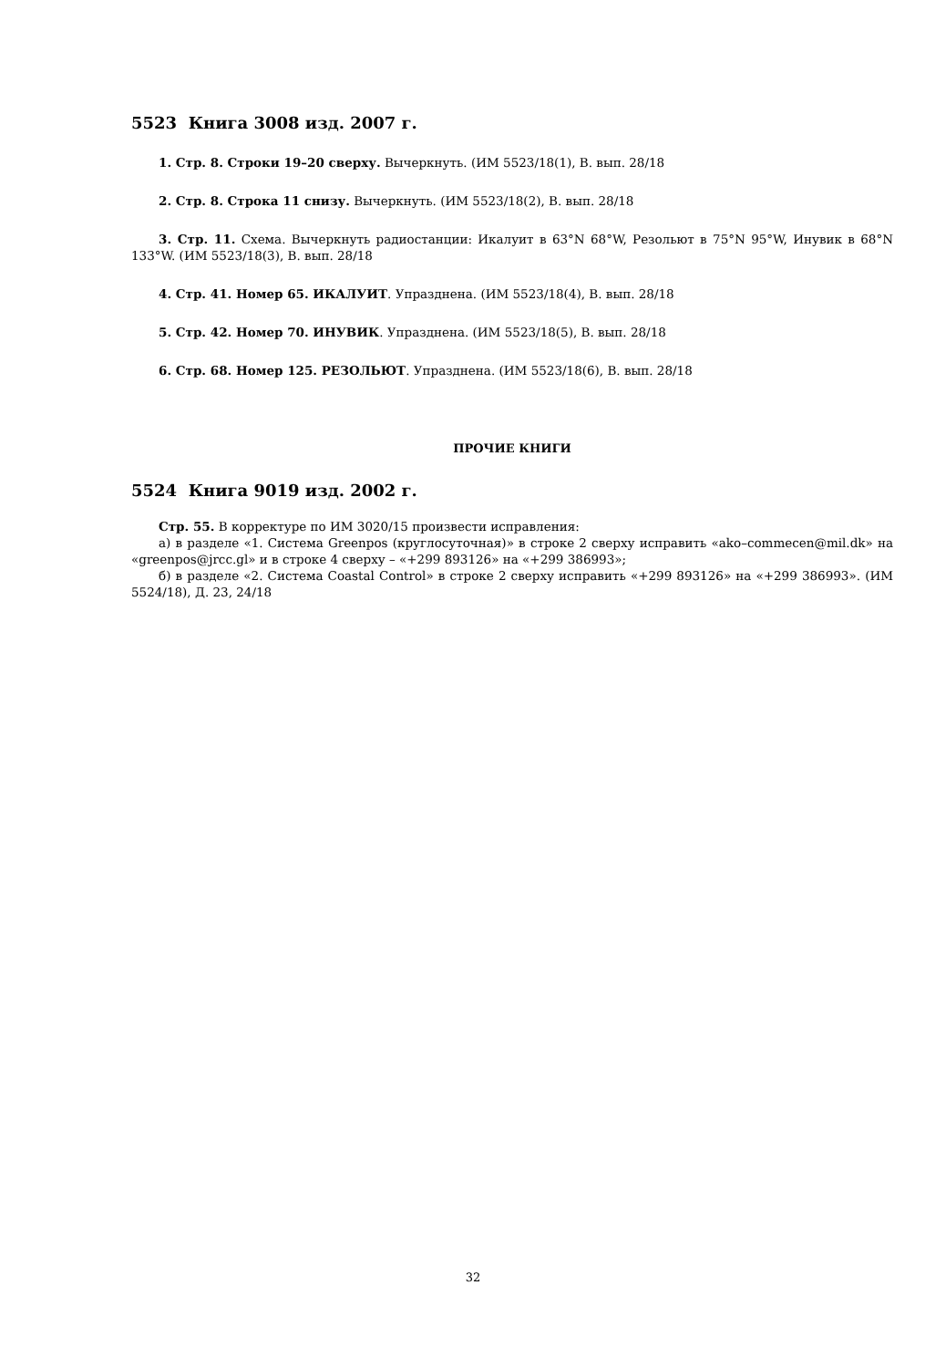5523 Книга 3008 изд. 2007 г.
1. Стр. 8. Строки 19–20 сверху. Вычеркнуть. (ИМ 5523/18(1), В. вып. 28/18
2. Стр. 8. Строка 11 снизу. Вычеркнуть. (ИМ 5523/18(2), В. вып. 28/18
3. Стр. 11. Схема. Вычеркнуть радиостанции: Икалуит в 63°N 68°W, Резольют в 75°N 95°W, Инувик в 68°N 133°W. (ИМ 5523/18(3), В. вып. 28/18
4. Стр. 41. Номер 65. ИКАЛУИТ. Упразднена. (ИМ 5523/18(4), В. вып. 28/18
5. Стр. 42. Номер 70. ИНУВИК. Упразднена. (ИМ 5523/18(5), В. вып. 28/18
6. Стр. 68. Номер 125. РЕЗОЛЬЮТ. Упразднена. (ИМ 5523/18(6), В. вып. 28/18
ПРОЧИЕ КНИГИ
5524 Книга 9019 изд. 2002 г.
Стр. 55. В корректуре по ИМ 3020/15 произвести исправления:
а) в разделе «1. Система Greenpos (круглосуточная)» в строке 2 сверху исправить «ako–commecen@mil.dk» на «greenpos@jrcc.gl» и в строке 4 сверху – «+299 893126» на «+299 386993»;
б) в разделе «2. Система Coastal Control» в строке 2 сверху исправить «+299 893126» на «+299 386993». (ИМ 5524/18), Д. 23, 24/18
32